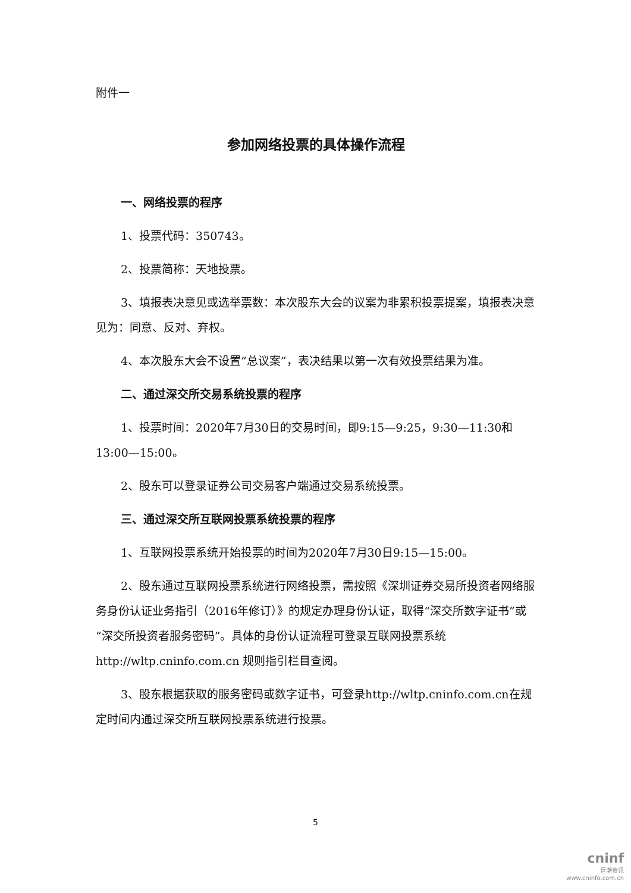附件一
参加网络投票的具体操作流程
一、网络投票的程序
1、投票代码：350743。
2、投票简称：天地投票。
3、填报表决意见或选举票数：本次股东大会的议案为非累积投票提案，填报表决意见为：同意、反对、弃权。
4、本次股东大会不设置“总议案”，表决结果以第一次有效投票结果为准。
二、通过深交所交易系统投票的程序
1、投票时间：2020年7月30日的交易时间，即9:15—9:25，9:30—11:30和13:00—15:00。
2、股东可以登录证券公司交易客户端通过交易系统投票。
三、通过深交所互联网投票系统投票的程序
1、互联网投票系统开始投票的时间为2020年7月30日9:15—15:00。
2、股东通过互联网投票系统进行网络投票，需按照《深圳证券交易所投资者网络服务身份认证业务指引（2016年修订）》的规定办理身份认证，取得“深交所数字证书”或“深交所投资者服务密码”。具体的身份认证流程可登录互联网投票系统http://wltp.cninfo.com.cn 规则指引栏目查阅。
3、股东根据获取的服务密码或数字证书，可登录http://wltp.cninfo.com.cn在规定时间内通过深交所互联网投票系统进行投票。
5
cninf
巨潮资讯
www.cninfo.com.cn